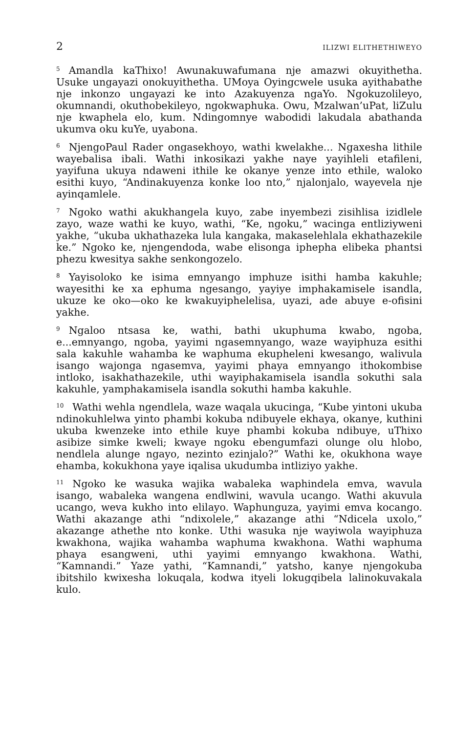2 ILIZWI ELITHETHIWEYO
<sup>5</sup> Amandla kaThixo! Awunakuwafumana nje amazwi okuyithetha. Usuke ungayazi onokuyithetha. UMoya Oyingcwele usuka ayithabathe nje inkonzo ungayazi ke into Azakuyenza ngaYo. Ngokuzolileyo, okumnandi, okuthobekileyo, ngokwaphuka. Owu, Mzalwan’uPat, liZulu nje kwaphela elo, kum. Ndingomnye wabodidi lakudala abathanda ukumva oku kuYe, uyabona.
<sup>6</sup> NjengoPaul Rader ongasekhoyo, wathi kwelakhe... Ngaxesha lithile wayebalisa ibali. Wathi inkosikazi yakhe naye yayihleli etafileni, yayifuna ukuya ndaweni ithile ke okanye yenze into ethile, waloko esithi kuyo, “Andinakuyenza konke loo nto,” njalonjalo, wayevela nje ayinqamlele.
<sup>7</sup> Ngoko wathi akukhangela kuyo, zabe inyembezi zisihlisa izidlele zayo, waze wathi ke kuyo, wathi, “Ke, ngoku,” wacinga entliziyweni yakhe, “ukuba ukhathazeka lula kangaka, makaselehlala ekhathazekile ke.” Ngoko ke, njengendoda, wabe elisonga iphepha elibeka phantsi phezu kwesitya sakhe senkongozelo.
<sup>8</sup> Yayisoloko ke isima emnyango imphuze isithi hamba kakuhle; wayesithi ke xa ephuma ngesango, yayiye imphakamisele isandla, ukuze ke oko—oko ke kwakuyiphelelisa, uyazi, ade abuye e-ofisini yakhe.
<sup>9</sup> Ngaloo ntsasa ke, wathi, bathi ukuphuma kwabo, ngoba, e...emnyango, ngoba, yayimi ngasemnyango, waze wayiphuza esithi sala kakuhle wahamba ke waphuma ekupheleni kwesango, walivula isango wajonga ngasemva, yayimi phaya emnyango ithokombise intloko, isakhathazekile, uthi wayiphakamisela isandla sokuthi sala kakuhle, yamphakamisela isandla sokuthi hamba kakuhle.
<sup>10</sup> Wathi wehla ngendlela, waze waqala ukucinga, “Kube yintoni ukuba ndinokuhlelwa yinto phambi kokuba ndibuyele ekhaya, okanye, kuthini ukuba kwenzeke into ethile kuye phambi kokuba ndibuye, uThixo asibize simke kweli; kwaye ngoku ebengumfazi olunge olu hlobo, nendlela alunge ngayo, nezinto ezinjalo?” Wathi ke, okukhona waye ehamba, kokukhona yaye iqalisa ukudumba intliziyo yakhe.
<sup>11</sup> Ngoko ke wasuka wajika wabaleka waphindela emva, wavula isango, wabaleka wangena endlwini, wavula ucango. Wathi akuvula ucango, weva kukho into elilayo. Waphunguza, yayimi emva kocango. Wathi akazange athi “ndixolele,” akazange athi “Ndicela uxolo,” akazange athethe nto konke. Uthi wasuka nje wayiwola wayiphuza kwakhona, wajika wahamba waphuma kwakhona. Wathi waphuma phaya esangweni, uthi yayimi emnyango kwakhona. Wathi, “Kamnandi.” Yaze yathi, “Kamnandi,” yatsho, kanye njengokuba ibitshilo kwixesha lokuqala, kodwa ityeli lokugqibela lalinokuvakala kulo.